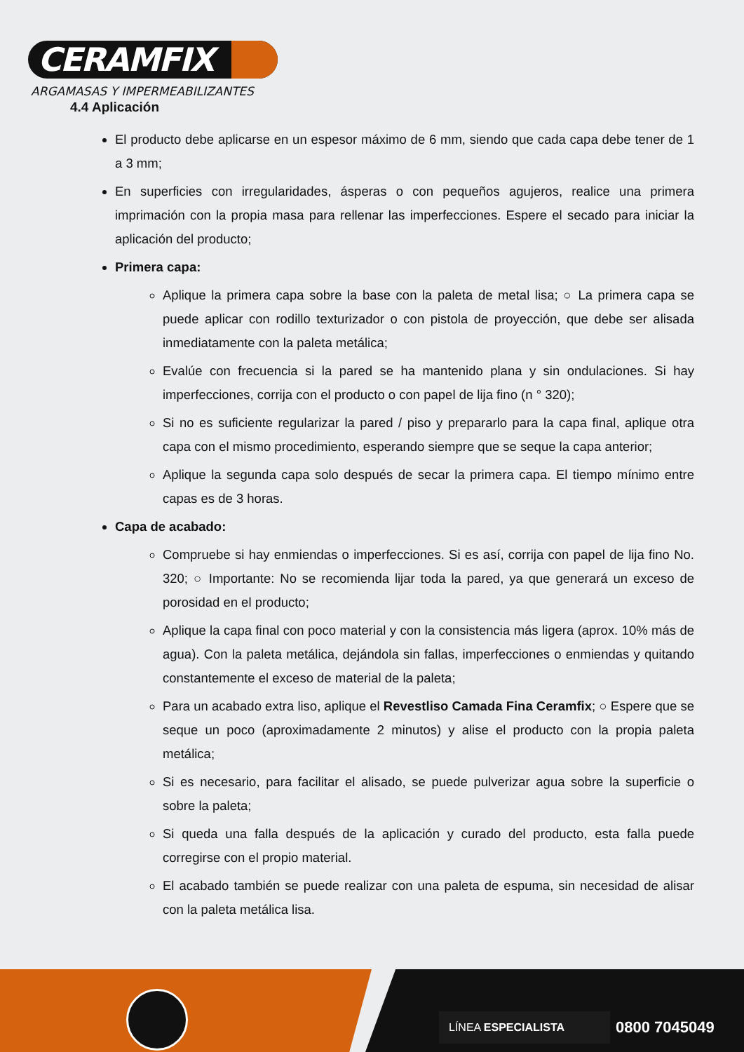CERAMFIX
ARGAMASAS Y IMPERMEABILIZANTES
4.4 Aplicación
El producto debe aplicarse en un espesor máximo de 6 mm, siendo que cada capa debe tener de 1 a 3 mm;
En superficies con irregularidades, ásperas o con pequeños agujeros, realice una primera imprimación con la propia masa para rellenar las imperfecciones. Espere el secado para iniciar la aplicación del producto;
Primera capa:
Aplique la primera capa sobre la base con la paleta de metal lisa; ○ La primera capa se puede aplicar con rodillo texturizador o con pistola de proyección, que debe ser alisada inmediatamente con la paleta metálica;
Evalúe con frecuencia si la pared se ha mantenido plana y sin ondulaciones. Si hay imperfecciones, corrija con el producto o con papel de lija fino (n ° 320);
Si no es suficiente regularizar la pared / piso y prepararlo para la capa final, aplique otra capa con el mismo procedimiento, esperando siempre que se seque la capa anterior;
Aplique la segunda capa solo después de secar la primera capa. El tiempo mínimo entre capas es de 3 horas.
Capa de acabado:
Compruebe si hay enmiendas o imperfecciones. Si es así, corrija con papel de lija fino No. 320; ○ Importante: No se recomienda lijar toda la pared, ya que generará un exceso de porosidad en el producto;
Aplique la capa final con poco material y con la consistencia más ligera (aprox. 10% más de agua). Con la paleta metálica, dejándola sin fallas, imperfecciones o enmiendas y quitando constantemente el exceso de material de la paleta;
Para un acabado extra liso, aplique el Revestliso Camada Fina Ceramfix; ○ Espere que se seque un poco (aproximadamente 2 minutos) y alise el producto con la propia paleta metálica;
Si es necesario, para facilitar el alisado, se puede pulverizar agua sobre la superficie o sobre la paleta;
Si queda una falla después de la aplicación y curado del producto, esta falla puede corregirse con el propio material.
El acabado también se puede realizar con una paleta de espuma, sin necesidad de alisar con la paleta metálica lisa.
LÍNEA ESPECIALISTA 0800 7045049